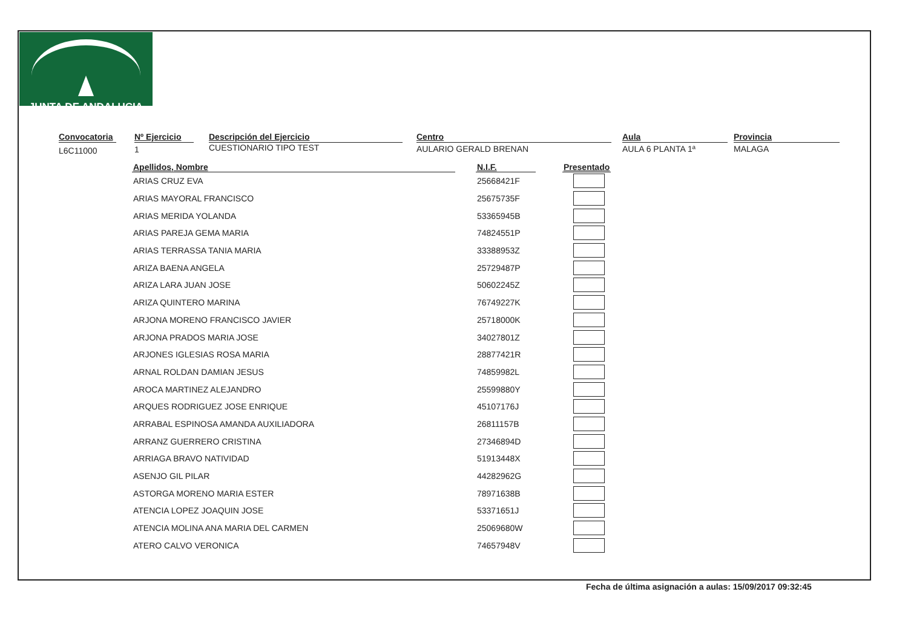JUNTA DE ANDALUCIA
Convocatoria
L6C11000
Nº Ejercicio
1
Descripción del Ejercicio
CUESTIONARIO TIPO TEST
Centro
AULARIO GERALD BRENAN
Aula
AULA 6 PLANTA 1ª
Provincia
MALAGA
| Apellidos, Nombre | | N.I.F. | | Presentado |
| --- | --- | --- | --- | --- |
| ARIAS CRUZ EVA | | 25668421F | | |
| ARIAS MAYORAL FRANCISCO | | 25675735F | | |
| ARIAS MERIDA YOLANDA | | 53365945B | | |
| ARIAS PAREJA GEMA MARIA | | 74824551P | | |
| ARIAS TERRASSA TANIA MARIA | | 33388953Z | | |
| ARIZA BAENA ANGELA | | 25729487P | | |
| ARIZA LARA JUAN JOSE | | 50602245Z | | |
| ARIZA QUINTERO MARINA | | 76749227K | | |
| ARJONA MORENO FRANCISCO JAVIER | | 25718000K | | |
| ARJONA PRADOS MARIA JOSE | | 34027801Z | | |
| ARJONES IGLESIAS ROSA MARIA | | 28877421R | | |
| ARNAL ROLDAN DAMIAN JESUS | | 74859982L | | |
| AROCA MARTINEZ ALEJANDRO | | 25599880Y | | |
| ARQUES RODRIGUEZ JOSE ENRIQUE | | 45107176J | | |
| ARRABAL ESPINOSA AMANDA AUXILIADORA | | 26811157B | | |
| ARRANZ GUERRERO CRISTINA | | 27346894D | | |
| ARRIAGA BRAVO NATIVIDAD | | 51913448X | | |
| ASENJO GIL PILAR | | 44282962G | | |
| ASTORGA MORENO MARIA ESTER | | 78971638B | | |
| ATENCIA LOPEZ JOAQUIN JOSE | | 53371651J | | |
| ATENCIA MOLINA ANA MARIA DEL CARMEN | | 25069680W | | |
| ATERO CALVO VERONICA | | 74657948V | | |
Fecha de última asignación a aulas: 15/09/2017 09:32:45